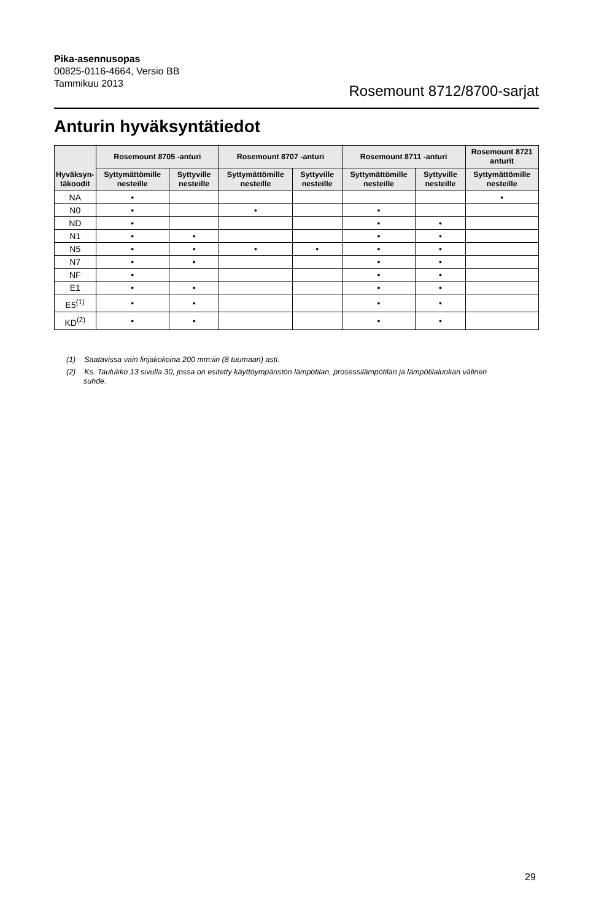Pika-asennusopas
00825-0116-4664, Versio BB
Tammikuu 2013
Rosemount 8712/8700-sarjat
Anturin hyväksyntätiedot
| Hyväksyn- täkoodit | Rosemount 8705 -anturi | | Rosemount 8707 -anturi | | Rosemount 8711 -anturi | | Rosemount 8721 anturit |
| --- | --- | --- | --- | --- | --- | --- | --- |
| | Syttymättömille nesteille | Syttyville nesteille | Syttymättömille nesteille | Syttyville nesteille | Syttymättömille nesteille | Syttyville nesteille | Syttymättömille nesteille |
| NA | • | | | | | | • |
| N0 | • | | • | | • | | |
| ND | • | | | | • | • | |
| N1 | • | • | | | • | • | |
| N5 | • | • | • | • | • | • | |
| N7 | • | • | | | • | • | |
| NF | • | | | | • | • | |
| E1 | • | • | | | • | • | |
| E5<sup>(1)</sup> | • | • | | | • | • | |
| KD<sup>(2)</sup> | • | • | | | • | • | |
(1) Saatavissa vain linjakokoina 200 mm:iin (8 tuumaan) asti.
(2) Ks. Taulukko 13 sivulla 30, jossa on esitetty käyttöympäristön lämpötilan, prosessilämpötilan ja lämpötilaluokan välinen suhde.
29